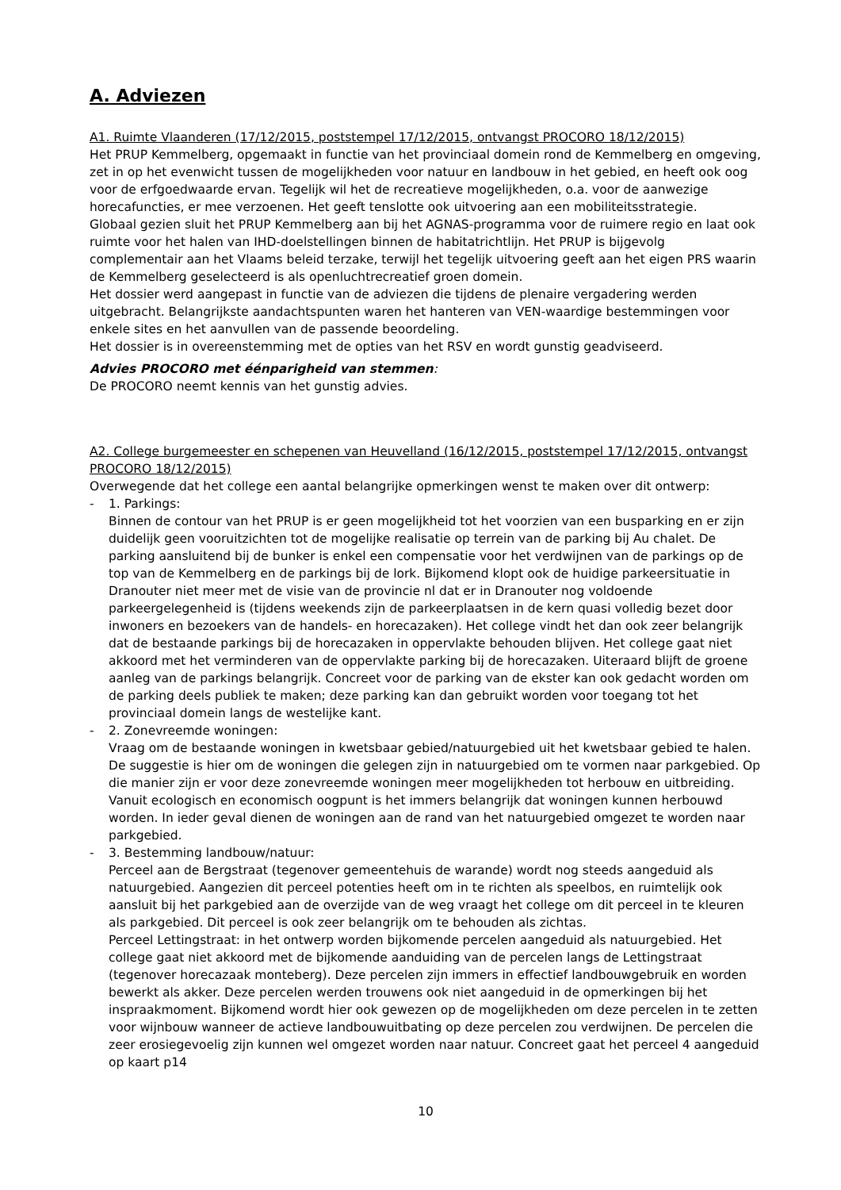A. Adviezen
A1. Ruimte Vlaanderen (17/12/2015, poststempel 17/12/2015, ontvangst PROCORO 18/12/2015)
Het PRUP Kemmelberg, opgemaakt in functie van het provinciaal domein rond de Kemmelberg en omgeving, zet in op het evenwicht tussen de mogelijkheden voor natuur en landbouw in het gebied, en heeft ook oog voor de erfgoedwaarde ervan. Tegelijk wil het de recreatieve mogelijkheden, o.a. voor de aanwezige horecafuncties, er mee verzoenen. Het geeft tenslotte ook uitvoering aan een mobiliteitsstrategie.
Globaal gezien sluit het PRUP Kemmelberg aan bij het AGNAS-programma voor de ruimere regio en laat ook ruimte voor het halen van IHD-doelstellingen binnen de habitatrichtlijn. Het PRUP is bijgevolg complementair aan het Vlaams beleid terzake, terwijl het tegelijk uitvoering geeft aan het eigen PRS waarin de Kemmelberg geselecteerd is als openluchtrecreatief groen domein.
Het dossier werd aangepast in functie van de adviezen die tijdens de plenaire vergadering werden uitgebracht. Belangrijkste aandachtspunten waren het hanteren van VEN-waardige bestemmingen voor enkele sites en het aanvullen van de passende beoordeling.
Het dossier is in overeenstemming met de opties van het RSV en wordt gunstig geadviseerd.
Advies PROCORO met éénparigheid van stemmen:
De PROCORO neemt kennis van het gunstig advies.
A2. College burgemeester en schepenen van Heuvelland (16/12/2015, poststempel 17/12/2015, ontvangst PROCORO 18/12/2015)
Overwegende dat het college een aantal belangrijke opmerkingen wenst te maken over dit ontwerp:
- 1. Parkings:
Binnen de contour van het PRUP is er geen mogelijkheid tot het voorzien van een busparking en er zijn duidelijk geen vooruitzichten tot de mogelijke realisatie op terrein van de parking bij Au chalet. De parking aansluitend bij de bunker is enkel een compensatie voor het verdwijnen van de parkings op de top van de Kemmelberg en de parkings bij de lork. Bijkomend klopt ook de huidige parkeersituatie in Dranouter niet meer met de visie van de provincie nl dat er in Dranouter nog voldoende parkeergelegenheid is (tijdens weekends zijn de parkeerplaatsen in de kern quasi volledig bezet door inwoners en bezoekers van de handels- en horecazaken). Het college vindt het dan ook zeer belangrijk dat de bestaande parkings bij de horecazaken in oppervlakte behouden blijven. Het college gaat niet akkoord met het verminderen van de oppervlakte parking bij de horecazaken. Uiteraard blijft de groene aanleg van de parkings belangrijk. Concreet voor de parking van de ekster kan ook gedacht worden om de parking deels publiek te maken; deze parking kan dan gebruikt worden voor toegang tot het provinciaal domein langs de westelijke kant.
- 2. Zonevreemde woningen:
Vraag om de bestaande woningen in kwetsbaar gebied/natuurgebied uit het kwetsbaar gebied te halen. De suggestie is hier om de woningen die gelegen zijn in natuurgebied om te vormen naar parkgebied. Op die manier zijn er voor deze zonevreemde woningen meer mogelijkheden tot herbouw en uitbreiding. Vanuit ecologisch en economisch oogpunt is het immers belangrijk dat woningen kunnen herbouwd worden. In ieder geval dienen de woningen aan de rand van het natuurgebied omgezet te worden naar parkgebied.
- 3. Bestemming landbouw/natuur:
Perceel aan de Bergstraat (tegenover gemeentehuis de warande) wordt nog steeds aangeduid als natuurgebied. Aangezien dit perceel potenties heeft om in te richten als speelbos, en ruimtelijk ook aansluit bij het parkgebied aan de overzijde van de weg vraagt het college om dit perceel in te kleuren als parkgebied. Dit perceel is ook zeer belangrijk om te behouden als zichtas.
Perceel Lettingstraat: in het ontwerp worden bijkomende percelen aangeduid als natuurgebied. Het college gaat niet akkoord met de bijkomende aanduiding van de percelen langs de Lettingstraat (tegenover horecazaak monteberg). Deze percelen zijn immers in effectief landbouwgebruik en worden bewerkt als akker. Deze percelen werden trouwens ook niet aangeduid in de opmerkingen bij het inspraakmoment. Bijkomend wordt hier ook gewezen op de mogelijkheden om deze percelen in te zetten voor wijnbouw wanneer de actieve landbouwuitbating op deze percelen zou verdwijnen. De percelen die zeer erosiegevoelig zijn kunnen wel omgezet worden naar natuur. Concreet gaat het perceel 4 aangeduid op kaart p14
10